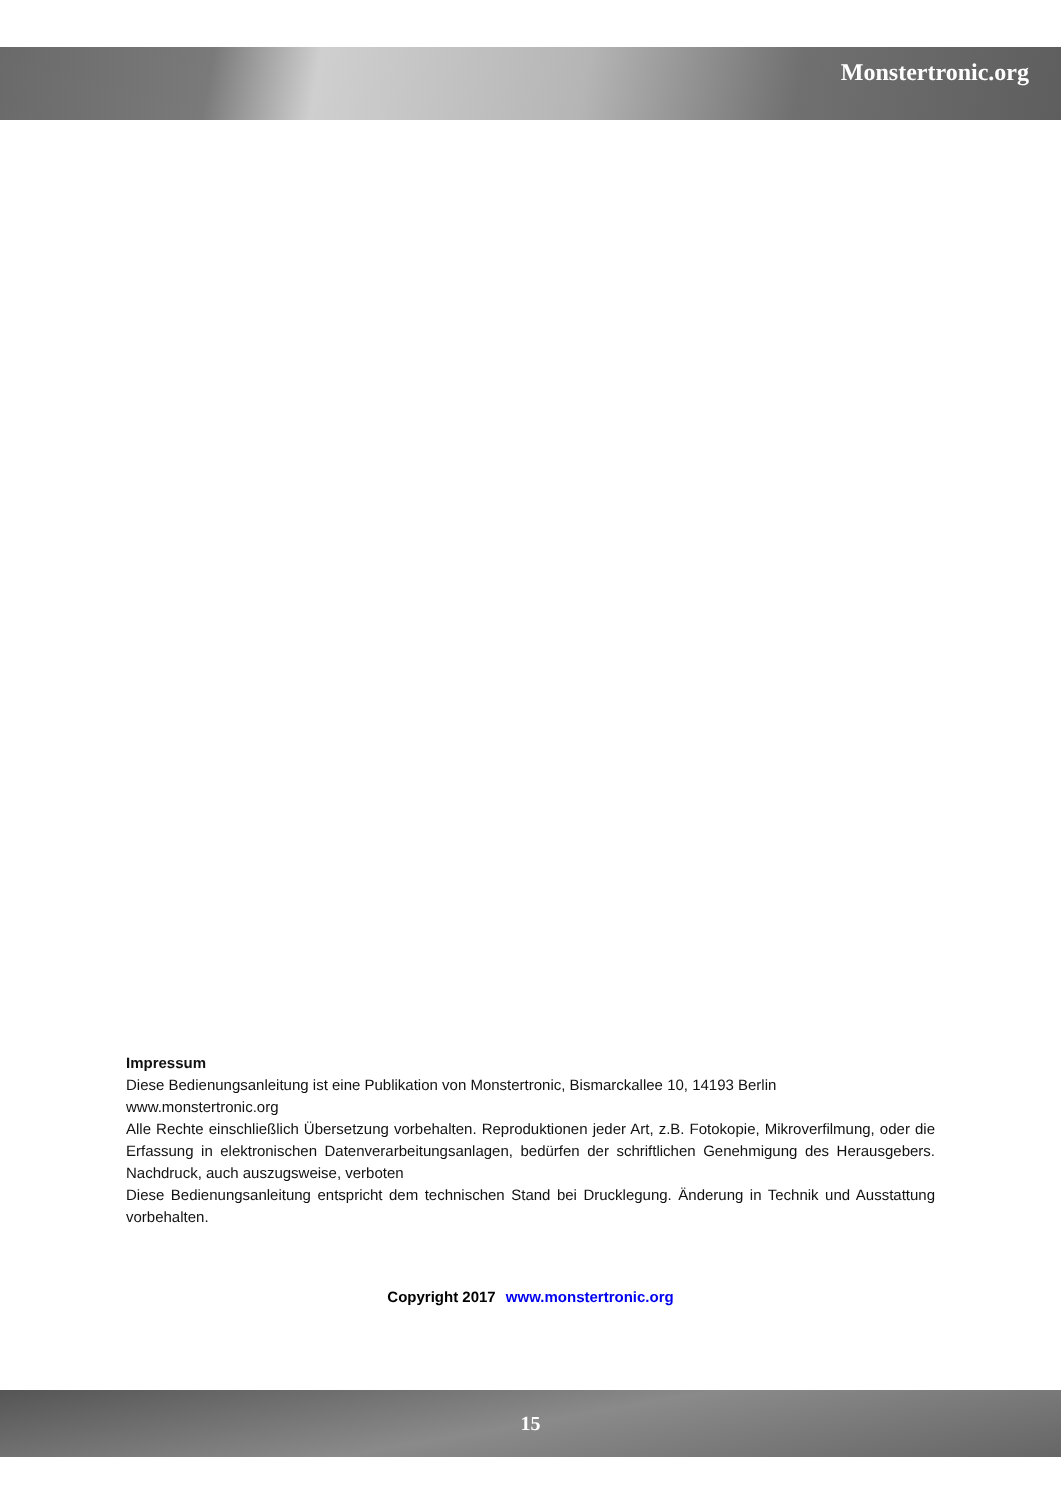Monstertronic.org
Impressum
Diese Bedienungsanleitung ist eine Publikation von Monstertronic, Bismarckallee 10, 14193 Berlin
www.monstertronic.org
Alle Rechte einschließlich Übersetzung vorbehalten. Reproduktionen jeder Art, z.B. Fotokopie, Mikroverfilmung, oder die Erfassung in elektronischen Datenverarbeitungsanlagen, bedürfen der schriftlichen Genehmigung des Herausgebers. Nachdruck, auch auszugsweise, verboten
Diese Bedienungsanleitung entspricht dem technischen Stand bei Drucklegung. Änderung in Technik und Ausstattung vorbehalten.
Copyright 2017 www.monstertronic.org
15